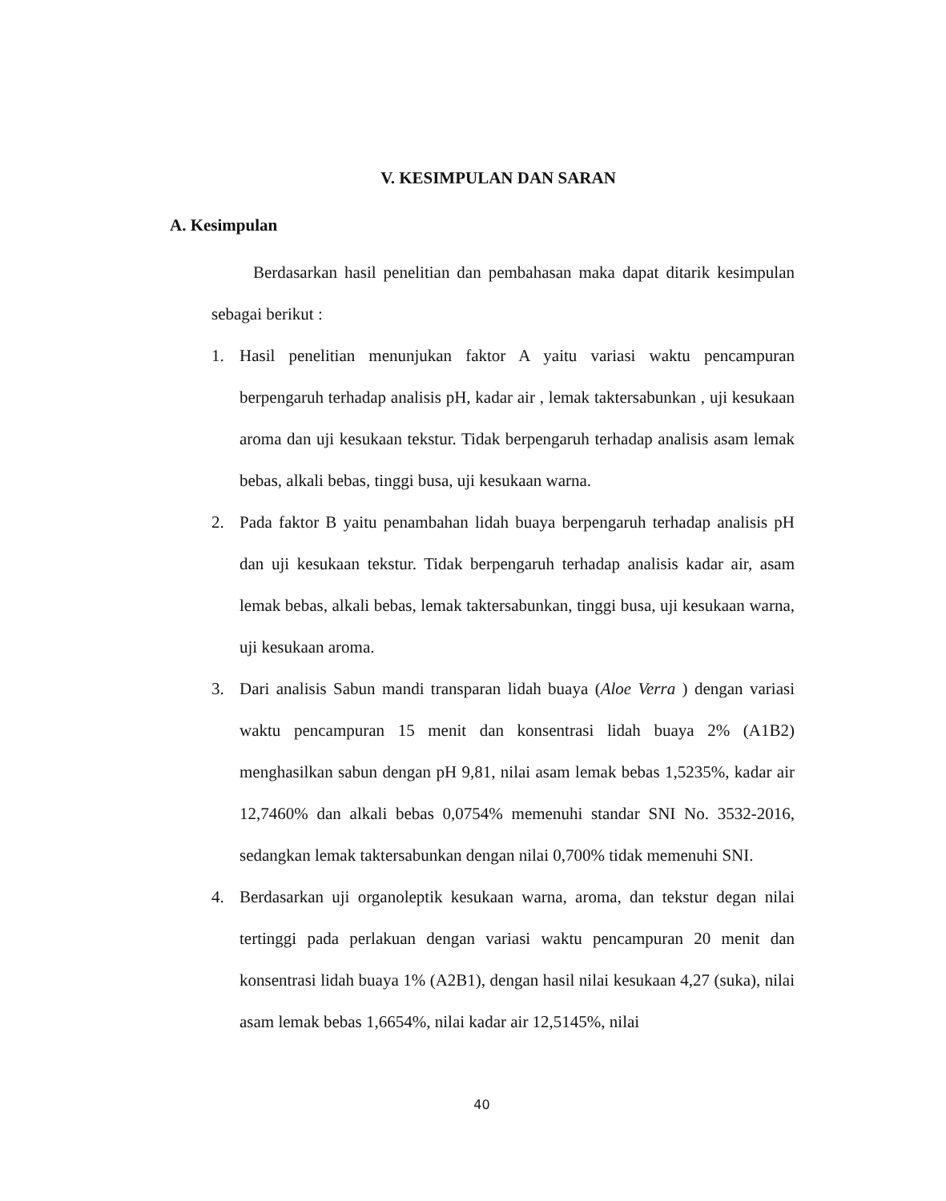V. KESIMPULAN DAN SARAN
A. Kesimpulan
Berdasarkan hasil penelitian dan pembahasan maka dapat ditarik kesimpulan sebagai berikut :
1. Hasil penelitian menunjukan faktor A yaitu variasi waktu pencampuran berpengaruh terhadap analisis pH, kadar air , lemak taktersabunkan , uji kesukaan aroma dan uji kesukaan tekstur. Tidak berpengaruh terhadap analisis asam lemak bebas, alkali bebas, tinggi busa, uji kesukaan warna.
2. Pada faktor B yaitu penambahan lidah buaya berpengaruh terhadap analisis pH dan uji kesukaan tekstur. Tidak berpengaruh terhadap analisis kadar air, asam lemak bebas, alkali bebas, lemak taktersabunkan, tinggi busa, uji kesukaan warna, uji kesukaan aroma.
3. Dari analisis Sabun mandi transparan lidah buaya (Aloe Verra ) dengan variasi waktu pencampuran 15 menit dan konsentrasi lidah buaya 2% (A1B2) menghasilkan sabun dengan pH 9,81, nilai asam lemak bebas 1,5235%, kadar air 12,7460% dan alkali bebas 0,0754% memenuhi standar SNI No. 3532-2016, sedangkan lemak taktersabunkan dengan nilai 0,700% tidak memenuhi SNI.
4. Berdasarkan uji organoleptik kesukaan warna, aroma, dan tekstur degan nilai tertinggi pada perlakuan dengan variasi waktu pencampuran 20 menit dan konsentrasi lidah buaya 1% (A2B1), dengan hasil nilai kesukaan 4,27 (suka), nilai asam lemak bebas 1,6654%, nilai kadar air 12,5145%, nilai
40